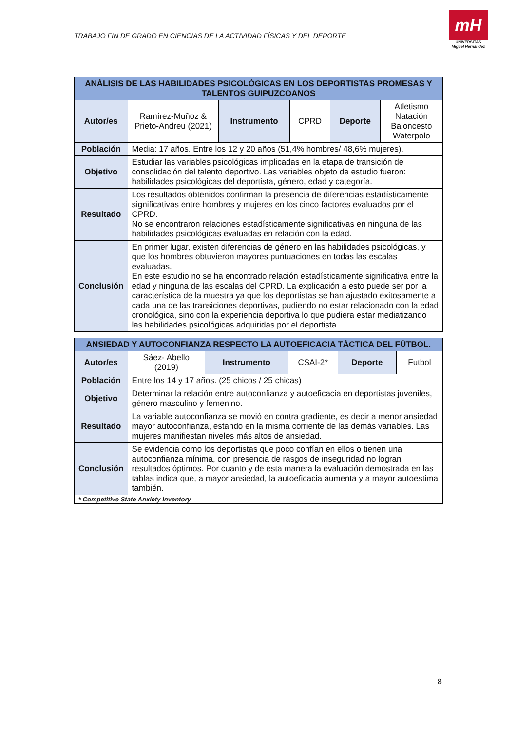TRABAJO FIN DE GRADO EN CIENCIAS DE LA ACTIVIDAD FÍSICAS Y DEL DEPORTE
mH
UNIVERSITAS
Miguel Hernández
| ANÁLISIS DE LAS HABILIDADES PSICOLÓGICAS EN LOS DEPORTISTAS PROMESAS Y TALENTOS GUIPUZCOANOS | | | | | |
| --- | --- | --- | --- | --- | --- |
| Autor/es | Ramírez-Muñoz & Prieto-Andreu (2021) | Instrumento | CPRD | Deporte | Atletismo Natación Baloncesto Waterpolo |
| Población | Media: 17 años. Entre los 12 y 20 años (51,4% hombres/ 48,6% mujeres). | | | | |
| Objetivo | Estudiar las variables psicológicas implicadas en la etapa de transición de consolidación del talento deportivo. Las variables objeto de estudio fueron: habilidades psicológicas del deportista, género, edad y categoría. | | | | |
| Resultado | Los resultados obtenidos confirman la presencia de diferencias estadísticamente significativas entre hombres y mujeres en los cinco factores evaluados por el CPRD. No se encontraron relaciones estadísticamente significativas en ninguna de las habilidades psicológicas evaluadas en relación con la edad. | | | | |
| Conclusión | En primer lugar, existen diferencias de género en las habilidades psicológicas, y que los hombres obtuvieron mayores puntuaciones en todas las escalas evaluadas. En este estudio no se ha encontrado relación estadísticamente significativa entre la edad y ninguna de las escalas del CPRD. La explicación a esto puede ser por la característica de la muestra ya que los deportistas se han ajustado exitosamente a cada una de las transiciones deportivas, pudiendo no estar relacionado con la edad cronológica, sino con la experiencia deportiva lo que pudiera estar mediatizando las habilidades psicológicas adquiridas por el deportista. | | | | |
| ANSIEDAD Y AUTOCONFIANZA RESPECTO LA AUTOEFICACIA TÁCTICA DEL FÚTBOL. | | | | | |
| --- | --- | --- | --- | --- | --- |
| Autor/es | Sáez- Abello (2019) | Instrumento | CSAI-2* | Deporte | Futbol |
| Población | Entre los 14 y 17 años. (25 chicos / 25 chicas) | | | | |
| Objetivo | Determinar la relación entre autoconfianza y autoeficacia en deportistas juveniles, género masculino y femenino. | | | | |
| Resultado | La variable autoconfianza se movió en contra gradiente, es decir a menor ansiedad mayor autoconfianza, estando en la misma corriente de las demás variables. Las mujeres manifiestan niveles más altos de ansiedad. | | | | |
| Conclusión | Se evidencia como los deportistas que poco confían en ellos o tienen una autoconfianza mínima, con presencia de rasgos de inseguridad no logran resultados óptimos. Por cuanto y de esta manera la evaluación demostrada en las tablas indica que, a mayor ansiedad, la autoeficacia aumenta y a mayor autoestima también. | | | | |
| * Competitive State Anxiety Inventory | | | | | |
8